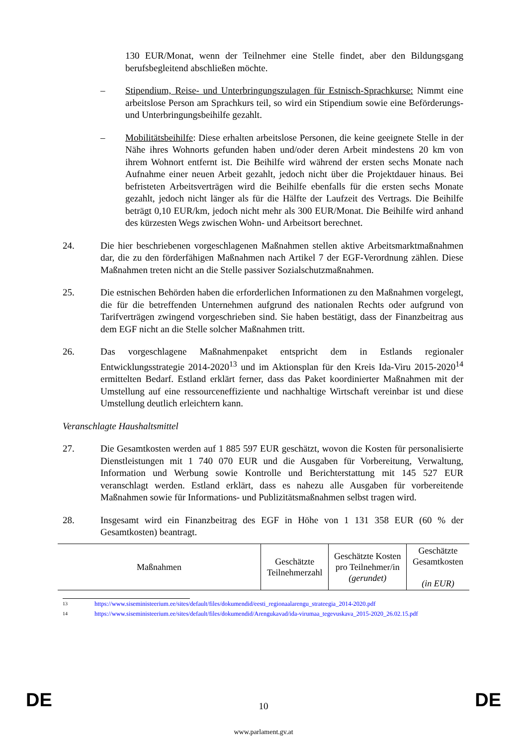130 EUR/Monat, wenn der Teilnehmer eine Stelle findet, aber den Bildungsgang berufsbegleitend abschließen möchte.
– Stipendium, Reise- und Unterbringungszulagen für Estnisch-Sprachkurse: Nimmt eine arbeitslose Person am Sprachkurs teil, so wird ein Stipendium sowie eine Beförderungs- und Unterbringungsbeihilfe gezahlt.
– Mobilitätsbeihilfe: Diese erhalten arbeitslose Personen, die keine geeignete Stelle in der Nähe ihres Wohnorts gefunden haben und/oder deren Arbeit mindestens 20 km von ihrem Wohnort entfernt ist. Die Beihilfe wird während der ersten sechs Monate nach Aufnahme einer neuen Arbeit gezahlt, jedoch nicht über die Projektdauer hinaus. Bei befristeten Arbeitsverträgen wird die Beihilfe ebenfalls für die ersten sechs Monate gezahlt, jedoch nicht länger als für die Hälfte der Laufzeit des Vertrags. Die Beihilfe beträgt 0,10 EUR/km, jedoch nicht mehr als 300 EUR/Monat. Die Beihilfe wird anhand des kürzesten Wegs zwischen Wohn- und Arbeitsort berechnet.
24. Die hier beschriebenen vorgeschlagenen Maßnahmen stellen aktive Arbeitsmarktmaßnahmen dar, die zu den förderfähigen Maßnahmen nach Artikel 7 der EGF-Verordnung zählen. Diese Maßnahmen treten nicht an die Stelle passiver Sozialschutzmaßnahmen.
25. Die estnischen Behörden haben die erforderlichen Informationen zu den Maßnahmen vorgelegt, die für die betreffenden Unternehmen aufgrund des nationalen Rechts oder aufgrund von Tarifverträgen zwingend vorgeschrieben sind. Sie haben bestätigt, dass der Finanzbeitrag aus dem EGF nicht an die Stelle solcher Maßnahmen tritt.
26. Das vorgeschlagene Maßnahmenpaket entspricht dem in Estlands regionaler Entwicklungsstrategie 2014-2020<sup>13</sup> und im Aktionsplan für den Kreis Ida-Viru 2015-2020<sup>14</sup> ermittelten Bedarf. Estland erklärt ferner, dass das Paket koordinierter Maßnahmen mit der Umstellung auf eine ressourceneffiziente und nachhaltige Wirtschaft vereinbar ist und diese Umstellung deutlich erleichtern kann.
Veranschlagte Haushaltsmittel
27. Die Gesamtkosten werden auf 1 885 597 EUR geschätzt, wovon die Kosten für personalisierte Dienstleistungen mit 1 740 070 EUR und die Ausgaben für Vorbereitung, Verwaltung, Information und Werbung sowie Kontrolle und Berichterstattung mit 145 527 EUR veranschlagt werden. Estland erklärt, dass es nahezu alle Ausgaben für vorbereitende Maßnahmen sowie für Informations- und Publizitätsmaßnahmen selbst tragen wird.
28. Insgesamt wird ein Finanzbeitrag des EGF in Höhe von 1 131 358 EUR (60 % der Gesamtkosten) beantragt.
| Maßnahmen | Geschätzte Teilnehmerzahl | Geschätzte Kosten pro Teilnehmer/in (gerundet) | Geschätzte Gesamtkosten (in EUR) |
| --- | --- | --- | --- |
<sup>13</sup> https://www.siseministeerium.ee/sites/default/files/dokumendid/eesti_regionaalarengu_strateegia_2014-2020.pdf
<sup>14</sup> https://www.siseministeerium.ee/sites/default/files/dokumendid/Arengukavad/ida-virumaa_tegevuskava_2015-2020_26.02.15.pdf
DE
10 DE
www.parlament.gv.at